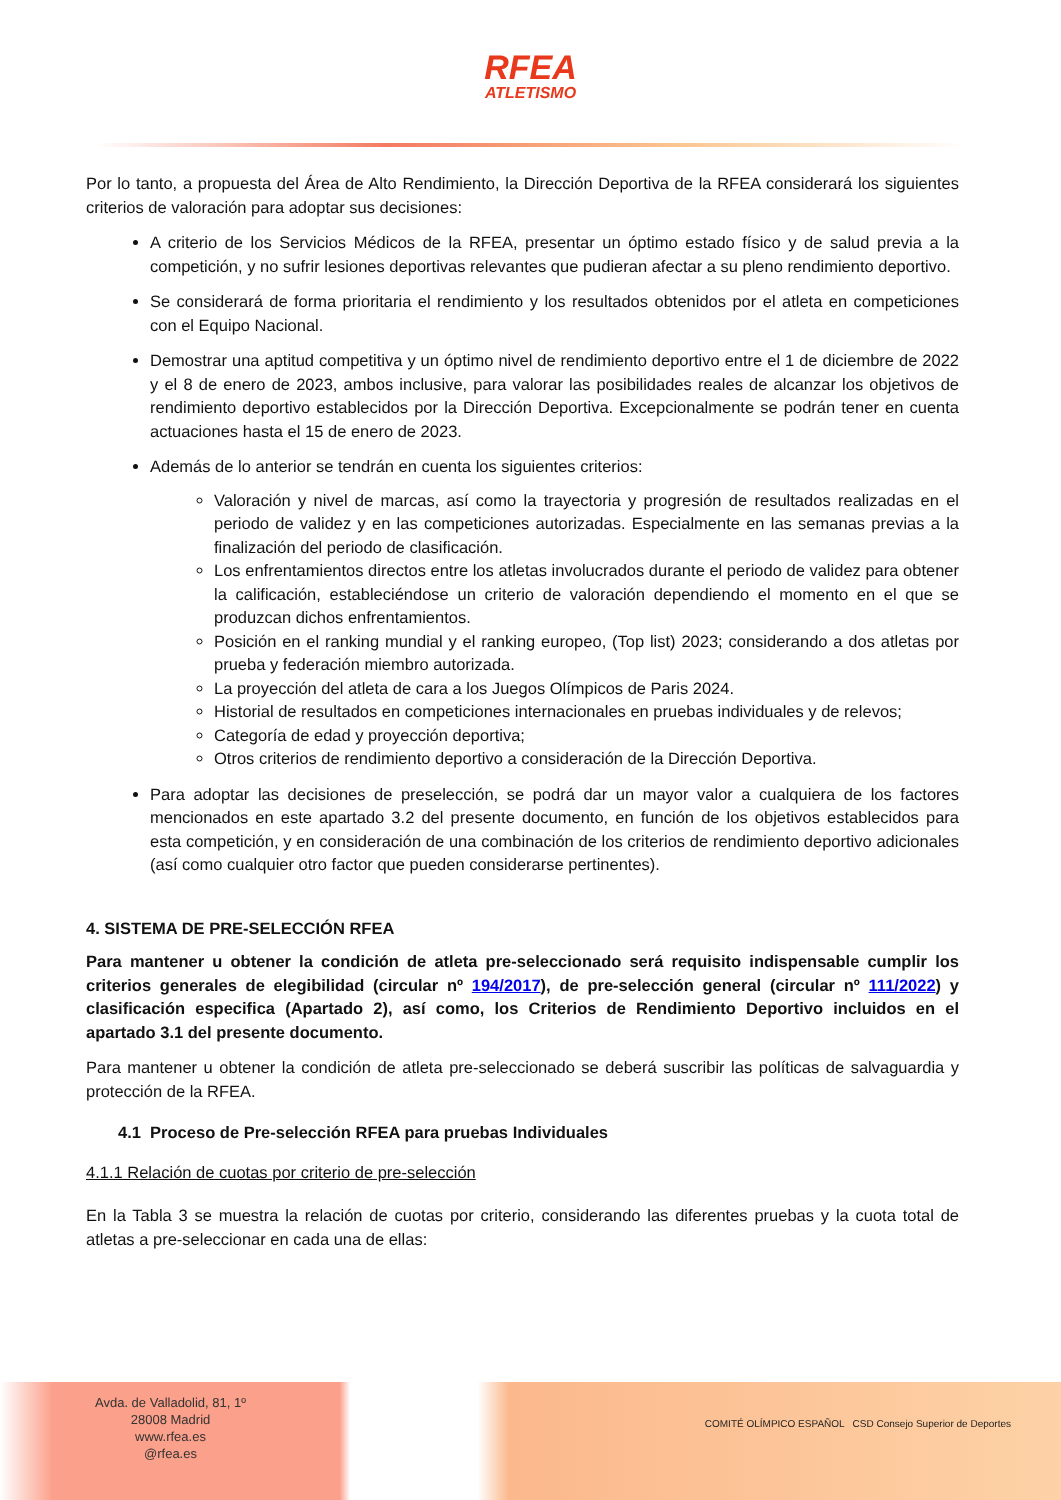RFEA ATLETISMO
Por lo tanto, a propuesta del Área de Alto Rendimiento, la Dirección Deportiva de la RFEA considerará los siguientes criterios de valoración para adoptar sus decisiones:
A criterio de los Servicios Médicos de la RFEA, presentar un óptimo estado físico y de salud previa a la competición, y no sufrir lesiones deportivas relevantes que pudieran afectar a su pleno rendimiento deportivo.
Se considerará de forma prioritaria el rendimiento y los resultados obtenidos por el atleta en competiciones con el Equipo Nacional.
Demostrar una aptitud competitiva y un óptimo nivel de rendimiento deportivo entre el 1 de diciembre de 2022 y el 8 de enero de 2023, ambos inclusive, para valorar las posibilidades reales de alcanzar los objetivos de rendimiento deportivo establecidos por la Dirección Deportiva. Excepcionalmente se podrán tener en cuenta actuaciones hasta el 15 de enero de 2023.
Además de lo anterior se tendrán en cuenta los siguientes criterios:
Valoración y nivel de marcas, así como la trayectoria y progresión de resultados realizadas en el periodo de validez y en las competiciones autorizadas. Especialmente en las semanas previas a la finalización del periodo de clasificación.
Los enfrentamientos directos entre los atletas involucrados durante el periodo de validez para obtener la calificación, estableciéndose un criterio de valoración dependiendo el momento en el que se produzcan dichos enfrentamientos.
Posición en el ranking mundial y el ranking europeo, (Top list) 2023; considerando a dos atletas por prueba y federación miembro autorizada.
La proyección del atleta de cara a los Juegos Olímpicos de Paris 2024.
Historial de resultados en competiciones internacionales en pruebas individuales y de relevos;
Categoría de edad y proyección deportiva;
Otros criterios de rendimiento deportivo a consideración de la Dirección Deportiva.
Para adoptar las decisiones de preselección, se podrá dar un mayor valor a cualquiera de los factores mencionados en este apartado 3.2 del presente documento, en función de los objetivos establecidos para esta competición, y en consideración de una combinación de los criterios de rendimiento deportivo adicionales (así como cualquier otro factor que pueden considerarse pertinentes).
4. SISTEMA DE PRE-SELECCIÓN RFEA
Para mantener u obtener la condición de atleta pre-seleccionado será requisito indispensable cumplir los criterios generales de elegibilidad (circular nº 194/2017), de pre-selección general (circular nº 111/2022) y clasificación especifica (Apartado 2), así como, los Criterios de Rendimiento Deportivo incluidos en el apartado 3.1 del presente documento.
Para mantener u obtener la condición de atleta pre-seleccionado se deberá suscribir las políticas de salvaguardia y protección de la RFEA.
4.1 Proceso de Pre-selección RFEA para pruebas Individuales
4.1.1 Relación de cuotas por criterio de pre-selección
En la Tabla 3 se muestra la relación de cuotas por criterio, considerando las diferentes pruebas y la cuota total de atletas a pre-seleccionar en cada una de ellas:
Avda. de Valladolid, 81, 1º
28008 Madrid
www.rfea.es
@rfea.es
COMITÉ OLÍMPICO ESPAÑOL CSD Consejo Superior de Deportes